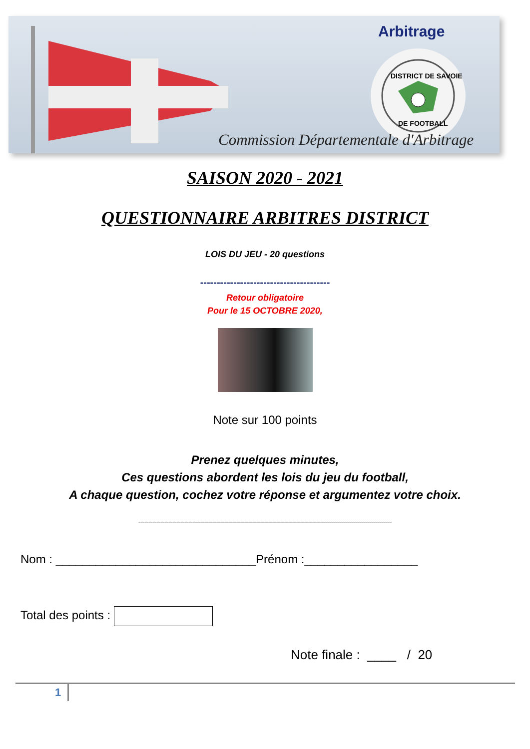Arbitrage
DISTRICT DE SAVOIE
DE FOOTBALL
Commission Départementale d'Arbitrage
SAISON 2020 - 2021
QUESTIONNAIRE ARBITRES DISTRICT
LOIS DU JEU - 20 questions
---------------------------------------
Retour obligatoire
Pour le 15 OCTOBRE 2020,
Note sur 100 points
Prenez quelques minutes,
Ces questions abordent les lois du jeu du football,
A chaque question, cochez votre réponse et argumentez votre choix.
-------------------------------------------------------------------------------------------------------------------------------
Nom : ______________________________Prénom :_________________
Total des points :
Note finale : ____ / 20
1